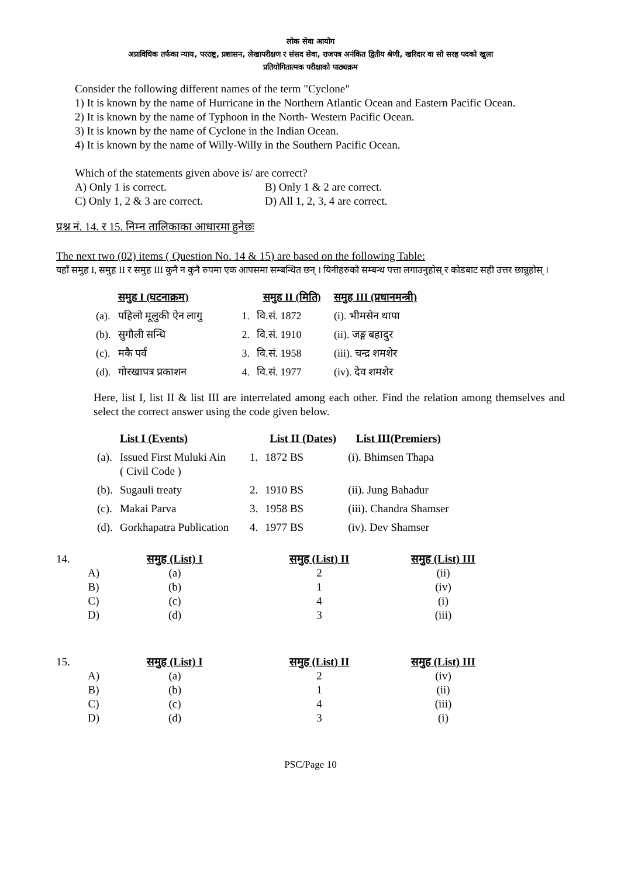लोक सेवा आयोग
अप्राविधिक तर्फका न्याय, परराष्ट्र, प्रशासन, लेखापरीक्षण र संसद सेवा, राजपत्र अनंकित द्वितीय श्रेणी, खरिदार वा सो सरह पदको खुला
प्रतियोगितात्मक परीक्षाको पाठ्यक्रम
Consider the following different names of the term "Cyclone"
1) It is known by the name of Hurricane in the Northern Atlantic Ocean and Eastern Pacific Ocean.
2) It is known by the name of Typhoon in the North- Western Pacific Ocean.
3) It is known by the name of Cyclone in the Indian Ocean.
4) It is known by the name of Willy-Willy in the Southern Pacific Ocean.
Which of the statements given above is/ are correct?
| A) Only 1 is correct. | B) Only 1 & 2 are correct. |
| C) Only 1, 2 & 3 are correct. | D) All 1, 2, 3, 4 are correct. |
प्रश्न नं. 14. र 15. निम्न तालिकाका आधारमा हुनेछः
The next two (02) items ( Question No. 14 & 15) are based on the following Table:
यहाँ समुह I, समुह II र समुह III कुनै न कुनै रुपमा एक आपसमा सम्बन्धित छन् । यिनीहरुको सम्बन्ध पत्ता लगाउनुहोस् र कोडबाट सही उत्तर छान्नुहोस् ।
| | समुह I (घटनाक्रम) | | समुह II (मिति) | समुह III (प्रधानमन्त्री) |
| --- | --- | --- | --- | --- |
| (a). | पहिलो मूलुकी ऐन लागु | 1. | वि.सं. 1872 | (i). भीमसेन थापा |
| (b). | सुगौली सन्धि | 2. | वि.सं. 1910 | (ii). जङ्ग बहादुर |
| (c). | मकै पर्व | 3. | वि.सं. 1958 | (iii). चन्द्र शमशेर |
| (d). | गोरखापत्र प्रकाशन | 4. | वि.सं. 1977 | (iv). देव शमशेर |
Here, list I, list II & list III are interrelated among each other. Find the relation among themselves and select the correct answer using the code given below.
| | List I (Events) | | List II (Dates) | List III(Premiers) |
| --- | --- | --- | --- | --- |
| (a). | Issued First Muluki Ain ( Civil Code ) | 1. | 1872 BS | (i). Bhimsen Thapa |
| (b). | Sugauli treaty | 2. | 1910 BS | (ii). Jung Bahadur |
| (c). | Makai Parva | 3. | 1958 BS | (iii). Chandra Shamser |
| (d). | Gorkhapatra Publication | 4. | 1977 BS | (iv). Dev Shamser |
| 14. | | समुह (List) I | समुह (List) II | समुह (List) III |
| | A) | (a) | 2 | (ii) |
| | B) | (b) | 1 | (iv) |
| | C) | (c) | 4 | (i) |
| | D) | (d) | 3 | (iii) |
| 15. | | समुह (List) I | समुह (List) II | समुह (List) III |
| | A) | (a) | 2 | (iv) |
| | B) | (b) | 1 | (ii) |
| | C) | (c) | 4 | (iii) |
| | D) | (d) | 3 | (i) |
PSC/Page 10